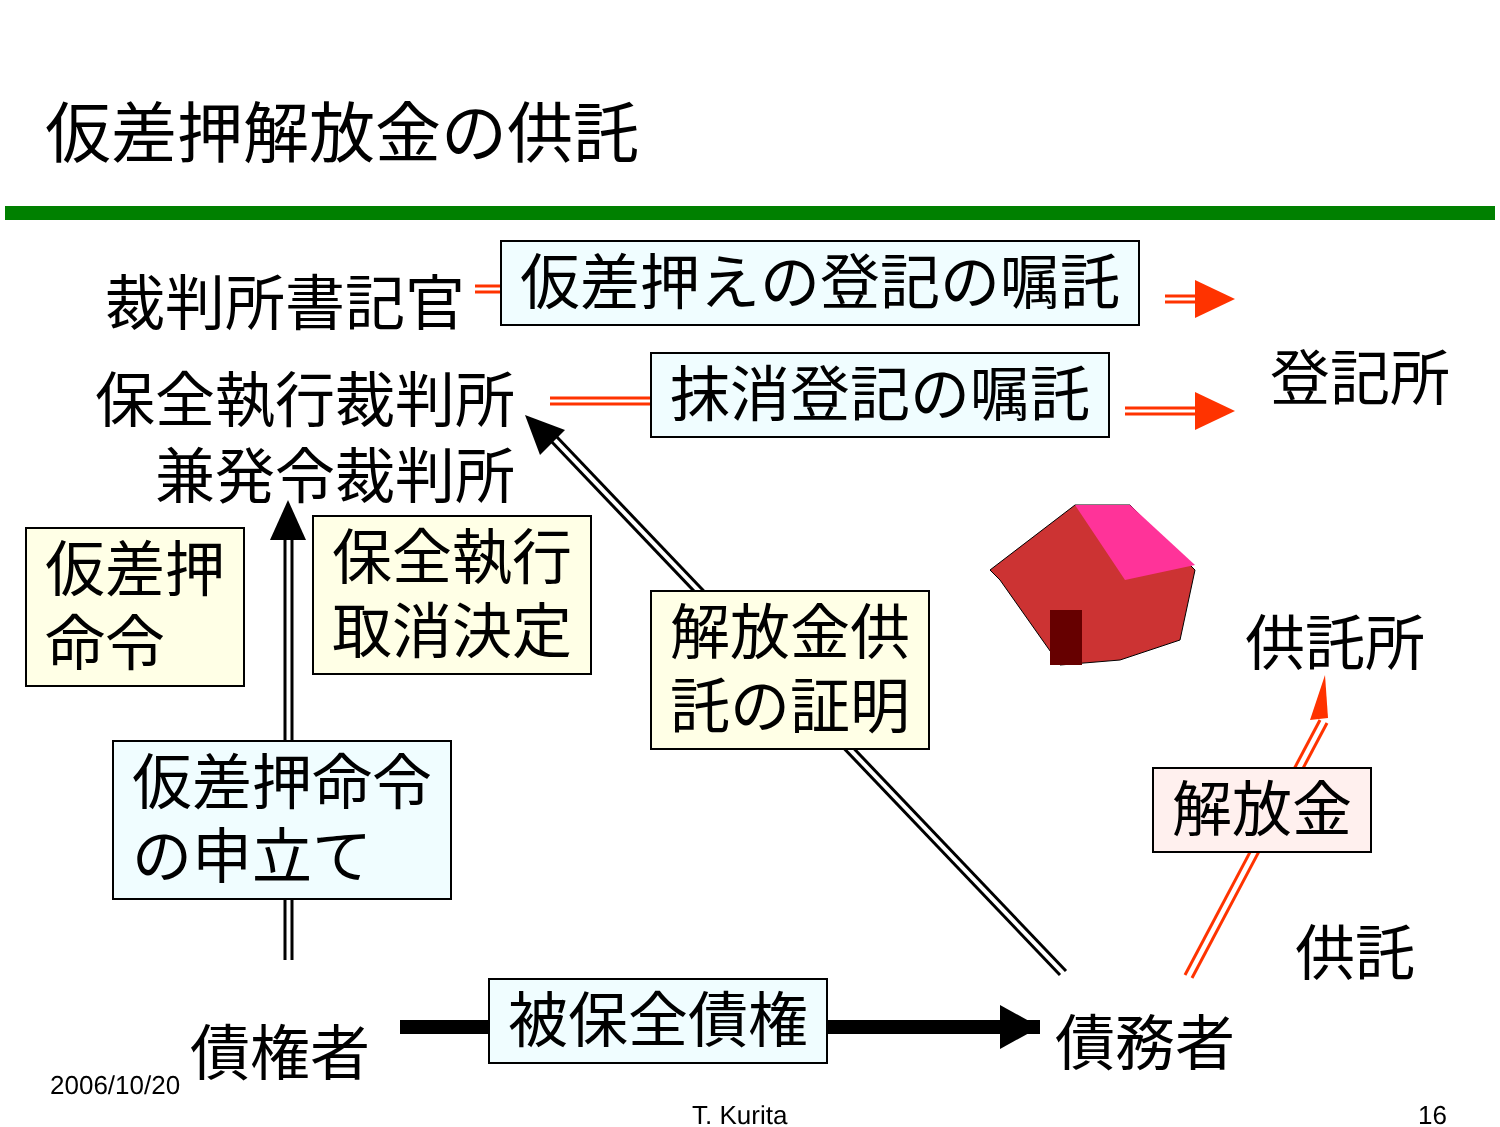仮差押解放金の供託
裁判所書記官 仮差押えの登記の嘱託
登記所
保全執行裁判所 抹消登記の嘱託
兼発令裁判所
仮差押
命令
保全執行
取消決定
解放金供
託の証明
供託所
仮差押命令
の申立て
解放金
供託
債権者 被保全債権 債務者
2006/10/20
T. Kurita 16